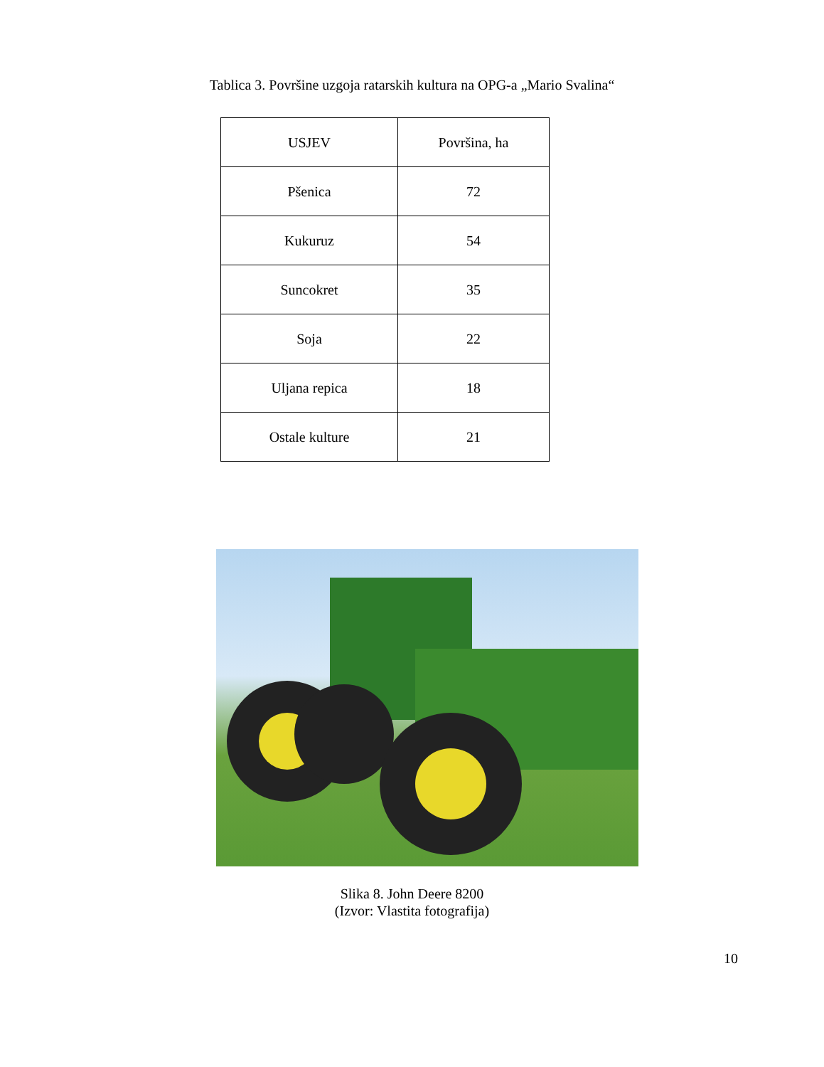Tablica 3. Površine uzgoja ratarskih kultura na OPG-a „Mario Svalina“
| USJEV | Površina, ha |
| --- | --- |
| Pšenica | 72 |
| Kukuruz | 54 |
| Suncokret | 35 |
| Soja | 22 |
| Uljana repica | 18 |
| Ostale kulture | 21 |
Slika 8. John Deere 8200
(Izvor: Vlastita fotografija)
10